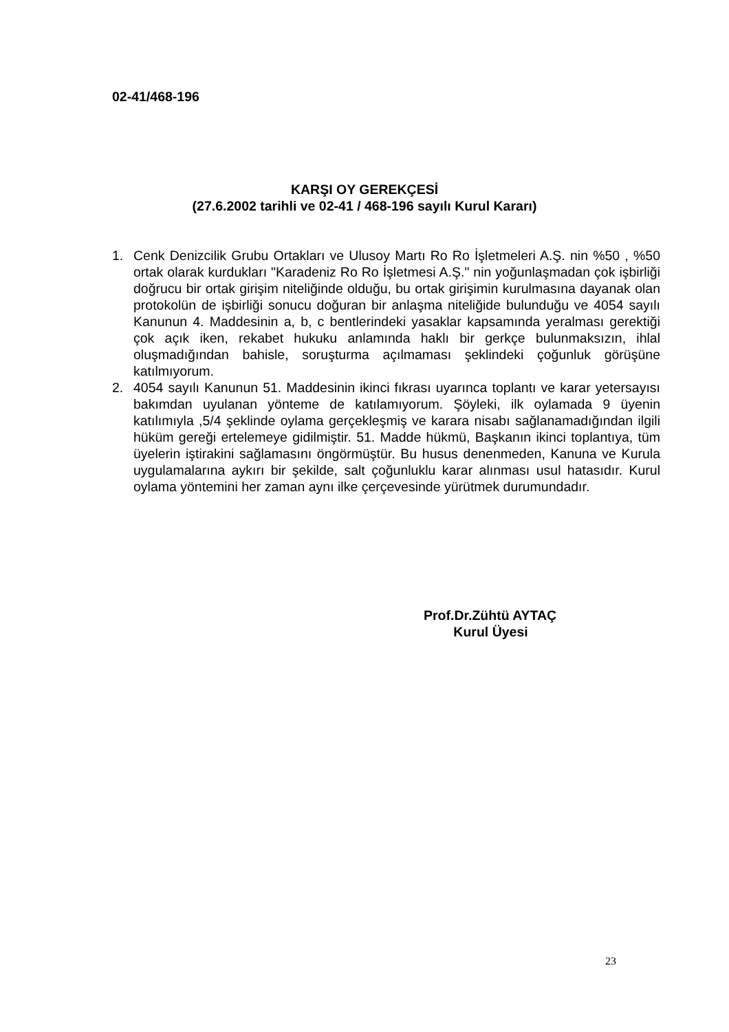02-41/468-196
KARŞI OY GEREKÇESİ
(27.6.2002 tarihli ve 02-41 / 468-196 sayılı Kurul Kararı)
1. Cenk Denizcilik Grubu Ortakları ve Ulusoy Martı Ro Ro İşletmeleri A.Ş. nin %50 , %50 ortak olarak kurdukları "Karadeniz Ro Ro İşletmesi A.Ş." nin yoğunlaşmadan çok işbirliği doğrucu bir ortak girişim niteliğinde olduğu, bu ortak girişimin kurulmasına dayanak olan protokolün de işbirliği sonucu doğuran bir anlaşma niteliğide bulunduğu ve 4054 sayılı Kanunun 4. Maddesinin a, b, c bentlerindeki yasaklar kapsamında yeralması gerektiği çok açık iken, rekabet hukuku anlamında haklı bir gerkçe bulunmaksızın, ihlal oluşmadığından bahisle, soruşturma açılmaması şeklindeki çoğunluk görüşüne katılmıyorum.
2. 4054 sayılı Kanunun 51. Maddesinin ikinci fıkrası uyarınca toplantı ve karar yetersayısı bakımdan uyulanan yönteme de katılamıyorum. Şöyleki, ilk oylamada 9 üyenin katılımıyla ,5/4 şeklinde oylama gerçekleşmiş ve karara nisabı sağlanamadığından ilgili hüküm gereği ertelemeye gidilmiştir. 51. Madde hükmü, Başkanın ikinci toplantıya, tüm üyelerin iştirakini sağlamasını öngörmüştür. Bu husus denenmeden, Kanuna ve Kurula uygulamalarına aykırı bir şekilde, salt çoğunluklu karar alınması usul hatasıdır. Kurul oylama yöntemini her zaman aynı ilke çerçevesinde yürütmek durumundadır.
Prof.Dr.Zühtü AYTAÇ
Kurul Üyesi
23